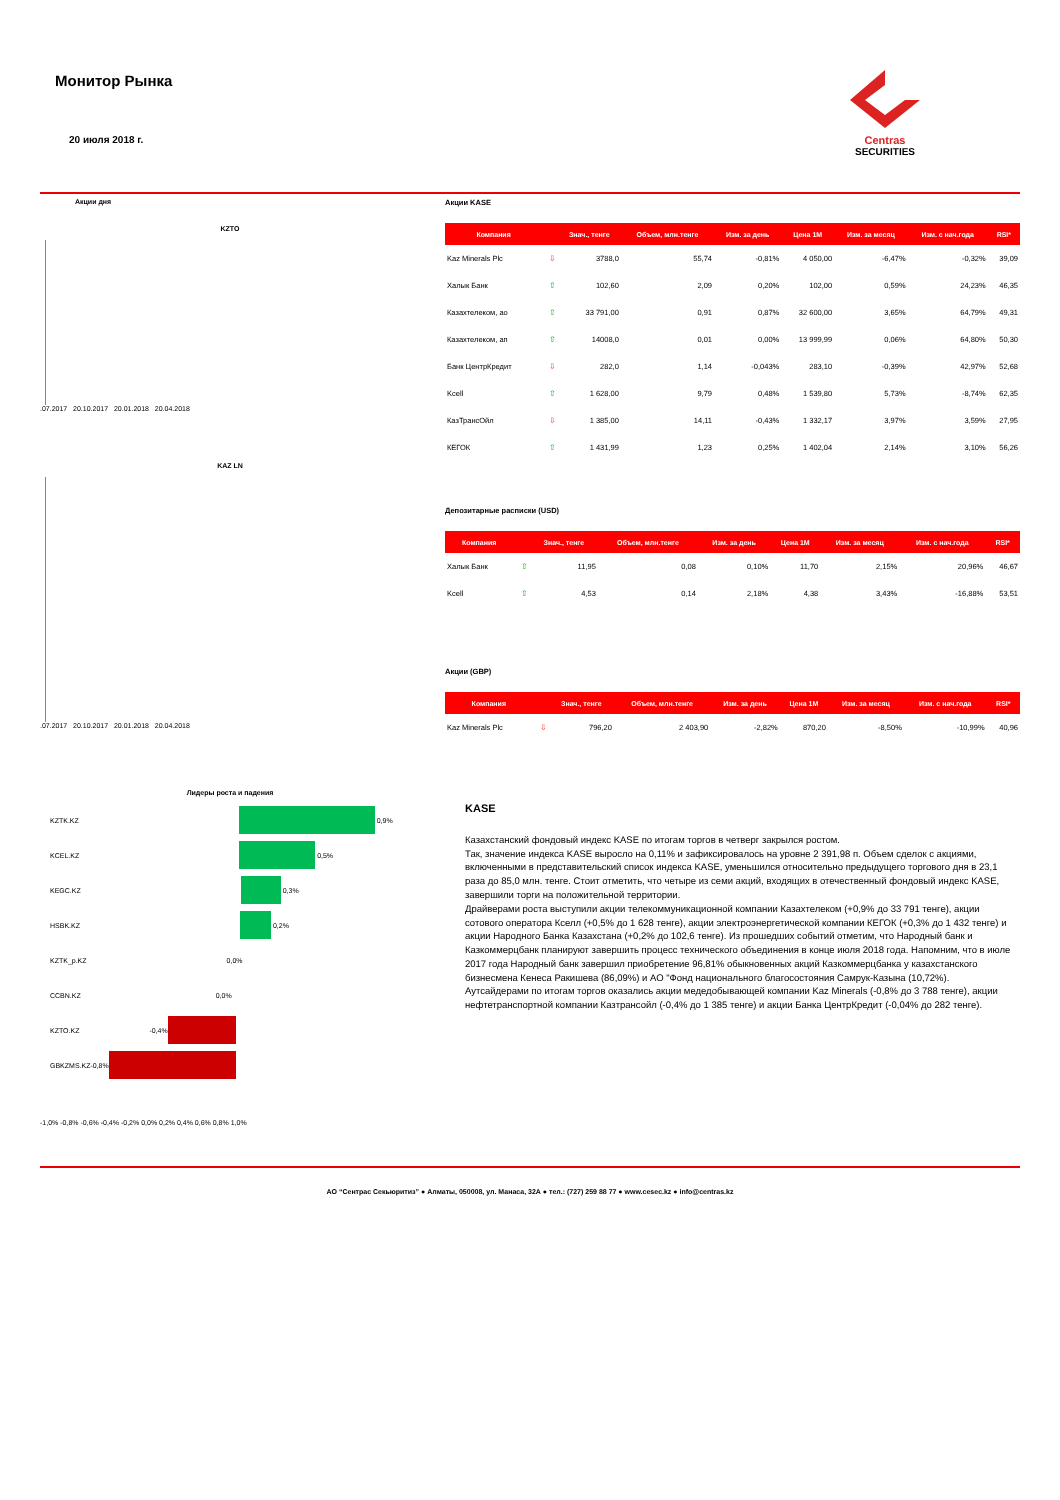Монитор Рынка
20 июля 2018 г.
Centras
SECURITIES
Акции дня
KZTO
.07.2017 20.10.2017 20.01.2018 20.04.2018
KAZ LN
.07.2017 20.10.2017 20.01.2018 20.04.2018
Лидеры роста и падения
KZTK.KZ 0,9%
KCEL.KZ 0,5%
KEGC.KZ 0,3%
HSBK.KZ 0,2%
KZTK_p.KZ 0,0%
CCBN.KZ 0,0%
KZTO.KZ -0,4%
GBKZMS.KZ -0,8%
-1,0% -0,8% -0,6% -0,4% -0,2% 0,0% 0,2% 0,4% 0,6% 0,8% 1,0%
Акции KASE
| Компания | | Знач., тенге | Объем, млн.тенге | Изм. за день | Цена 1М | Изм. за месяц | Изм. с нач.года | RSI* |
| --- | --- | --- | --- | --- | --- | --- | --- | --- |
| Kaz Minerals Plc | ⇩ | 3788,0 | 55,74 | -0,81% | 4 050,00 | -6,47% | -0,32% | 39,09 |
| Халык Банк | ⇧ | 102,60 | 2,09 | 0,20% | 102,00 | 0,59% | 24,23% | 46,35 |
| Казахтелеком, ао | ⇧ | 33 791,00 | 0,91 | 0,87% | 32 600,00 | 3,65% | 64,79% | 49,31 |
| Казахтелеком, ап | ⇧ | 14008,0 | 0,01 | 0,00% | 13 999,99 | 0,06% | 64,80% | 50,30 |
| Банк ЦентрКредит | ⇩ | 282,0 | 1,14 | -0,043% | 283,10 | -0,39% | 42,97% | 52,68 |
| Kcell | ⇧ | 1 628,00 | 9,79 | 0,48% | 1 539,80 | 5,73% | -8,74% | 62,35 |
| КазТрансОйл | ⇩ | 1 385,00 | 14,11 | -0,43% | 1 332,17 | 3,97% | 3,59% | 27,95 |
| КЕГОК | ⇧ | 1 431,99 | 1,23 | 0,25% | 1 402,04 | 2,14% | 3,10% | 56,26 |
Депозитарные расписки (USD)
| Компания | | Знач., тенге | Объем, млн.тенге | Изм. за день | Цена 1М | Изм. за месяц | Изм. с нач.года | RSI* |
| --- | --- | --- | --- | --- | --- | --- | --- | --- |
| Халык Банк | ⇧ | 11,95 | 0,08 | 0,10% | 11,70 | 2,15% | 20,96% | 46,67 |
| Kcell | ⇧ | 4,53 | 0,14 | 2,18% | 4,38 | 3,43% | -16,88% | 53,51 |
Акции (GBP)
| Компания | | Знач., тенге | Объем, млн.тенге | Изм. за день | Цена 1М | Изм. за месяц | Изм. с нач.года | RSI* |
| --- | --- | --- | --- | --- | --- | --- | --- | --- |
| Kaz Minerals Plc | ⇩ | 796,20 | 2 403,90 | -2,82% | 870,20 | -8,50% | -10,99% | 40,96 |
KASE
Казахстанский фондовый индекс KASE по итогам торгов в четверг закрылся ростом.
Так, значение индекса KASE выросло на 0,11% и зафиксировалось на уровне 2 391,98 п. Объем сделок с акциями, включенными в представительский список индекса KASE, уменьшился относительно предыдущего торгового дня в 23,1 раза до 85,0 млн. тенге. Стоит отметить, что четыре из семи акций, входящих в отечественный фондовый индекс KASE, завершили торги на положительной территории.
Драйверами роста выступили акции телекоммуникационной компании Казахтелеком (+0,9% до 33 791 тенге), акции сотового оператора Кселл (+0,5% до 1 628 тенге), акции электроэнергетической компании КЕГОК (+0,3% до 1 432 тенге) и акции Народного Банка Казахстана (+0,2% до 102,6 тенге). Из прошедших событий отметим, что Народный банк и Казкоммерцбанк планируют завершить процесс технического объединения в конце июля 2018 года. Напомним, что в июле 2017 года Народный банк завершил приобретение 96,81% обыкновенных акций Казкоммерцбанка у казахстанского бизнесмена Кенеса Ракишева (86,09%) и АО "Фонд национального благосостояния Самрук-Казына (10,72%).
Аутсайдерами по итогам торгов оказались акции медедобывающей компании Kaz Minerals (-0,8% до 3 788 тенге), акции нефтетранспортной компании Казтрансойл (-0,4% до 1 385 тенге) и акции Банка ЦентрКредит (-0,04% до 282 тенге).
АО “Сентрас Секьюритиз” ● Алматы, 050008, ул. Манаса, 32А ● тел.: (727) 259 88 77 ● www.cesec.kz ● info@centras.kz